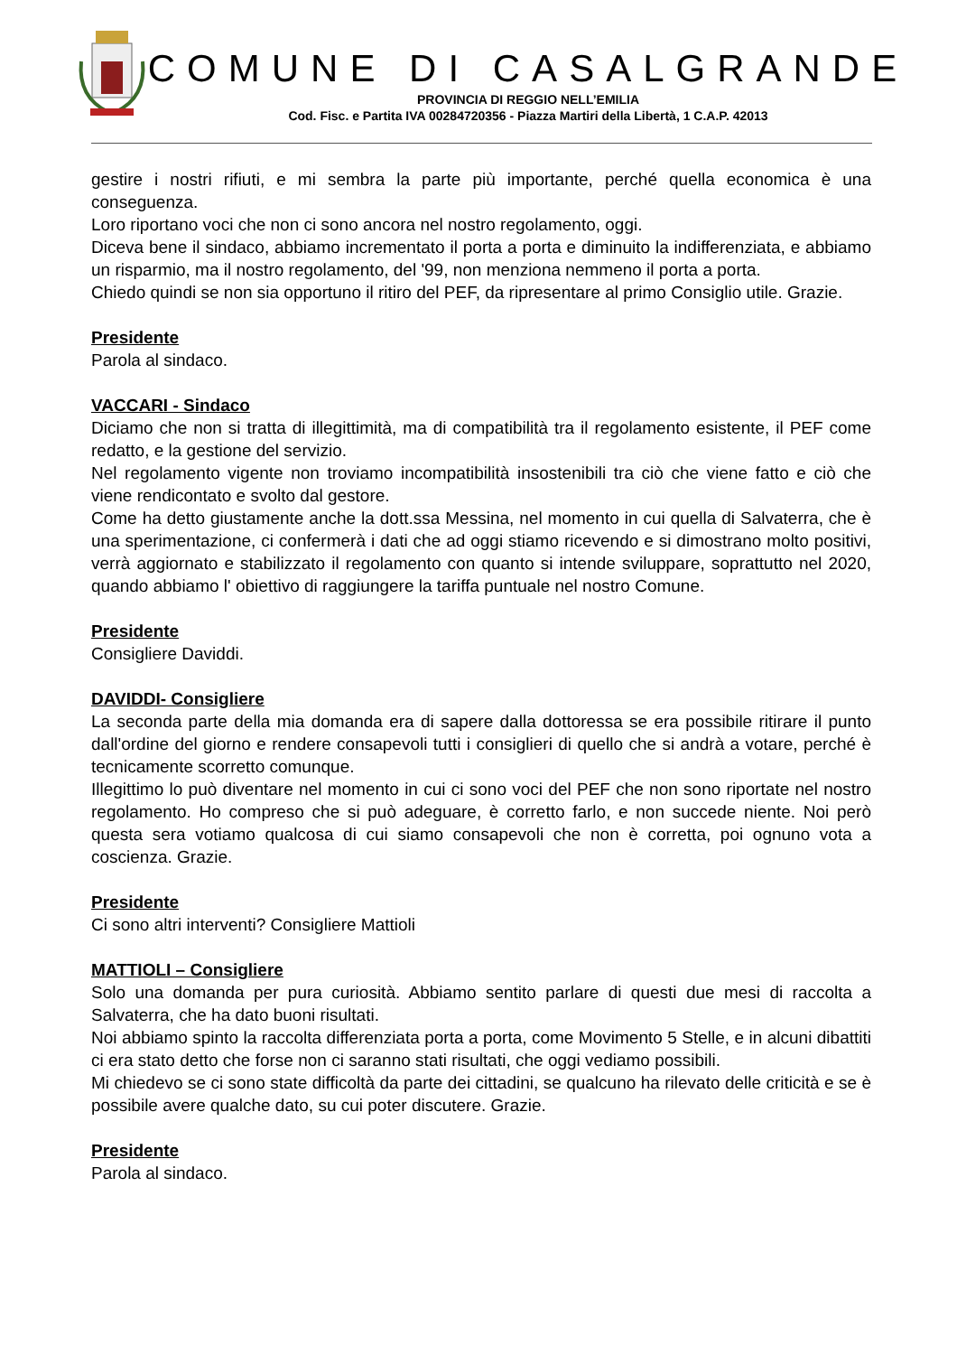COMUNE DI CASALGRANDE
PROVINCIA DI REGGIO NELL’EMILIA
Cod. Fisc. e Partita IVA 00284720356 - Piazza Martiri della Libertà, 1 C.A.P. 42013
gestire i nostri rifiuti, e mi sembra la parte più importante, perché quella economica è una conseguenza.
Loro riportano voci che non ci sono ancora nel nostro regolamento, oggi.
Diceva bene il sindaco, abbiamo incrementato il porta a porta e diminuito la indifferenziata, e abbiamo un risparmio, ma il nostro regolamento, del '99, non menziona nemmeno il porta a porta.
Chiedo quindi se non sia opportuno il ritiro del PEF, da ripresentare al primo Consiglio utile. Grazie.
Presidente
Parola al sindaco.
VACCARI - Sindaco
Diciamo che non si tratta di illegittimità, ma di compatibilità tra il regolamento esistente, il PEF come redatto, e la gestione del servizio.
Nel regolamento vigente non troviamo incompatibilità insostenibili tra ciò che viene fatto e ciò che viene rendicontato e svolto dal gestore.
Come ha detto giustamente anche la dott.ssa Messina, nel momento in cui quella di Salvaterra, che è una sperimentazione, ci confermerà i dati che ad oggi stiamo ricevendo e si dimostrano molto positivi, verrà aggiornato e stabilizzato il regolamento con quanto si intende sviluppare, soprattutto nel 2020, quando abbiamo l' obiettivo di raggiungere la tariffa puntuale nel nostro Comune.
Presidente
Consigliere Daviddi.
DAVIDDI- Consigliere
La seconda parte della mia domanda era di sapere dalla dottoressa se era possibile ritirare il punto dall'ordine del giorno e rendere consapevoli tutti i consiglieri di quello che si andrà a votare, perché è tecnicamente scorretto comunque.
Illegittimo lo può diventare nel momento in cui ci sono voci del PEF che non sono riportate nel nostro regolamento. Ho compreso che si può adeguare, è corretto farlo, e non succede niente. Noi però questa sera votiamo qualcosa di cui siamo consapevoli che non è corretta, poi ognuno vota a coscienza. Grazie.
Presidente
Ci sono altri interventi? Consigliere Mattioli
MATTIOLI – Consigliere
Solo una domanda per pura curiosità. Abbiamo sentito parlare di questi due mesi di raccolta a Salvaterra, che ha dato buoni risultati.
Noi abbiamo spinto la raccolta differenziata porta a porta, come Movimento 5 Stelle, e in alcuni dibattiti ci era stato detto che forse non ci saranno stati risultati, che oggi vediamo possibili.
Mi chiedevo se ci sono state difficoltà da parte dei cittadini, se qualcuno ha rilevato delle criticità e se è possibile avere qualche dato, su cui poter discutere. Grazie.
Presidente
Parola al sindaco.